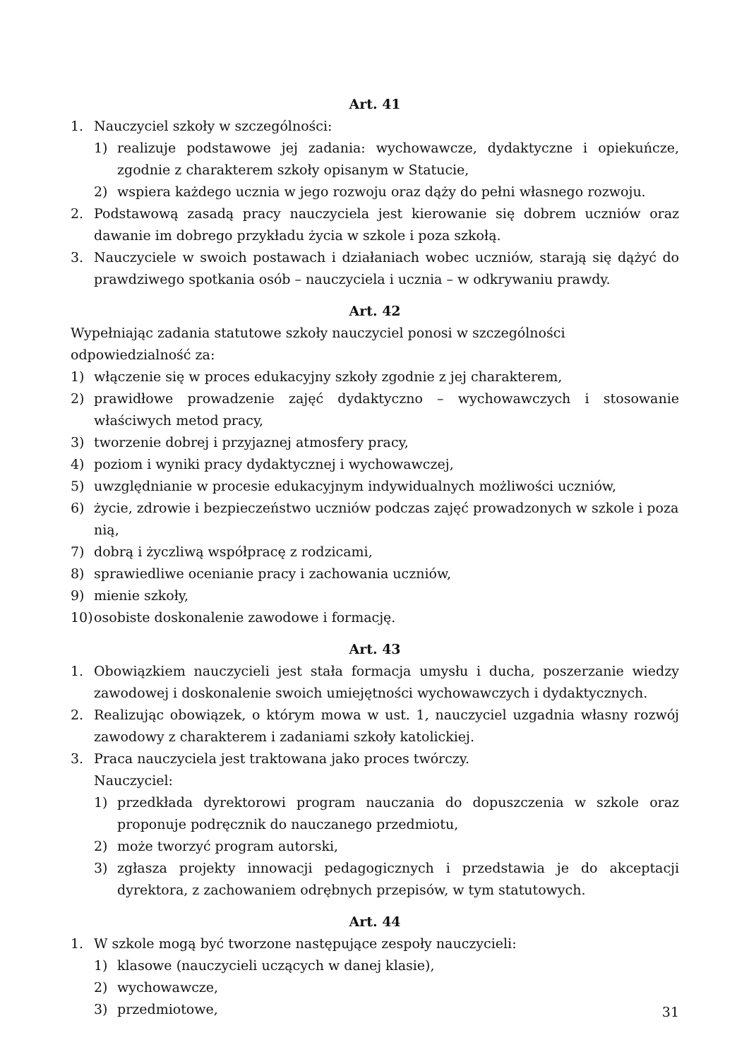Art. 41
1. Nauczyciel szkoły w szczególności:
1) realizuje podstawowe jej zadania: wychowawcze, dydaktyczne i opiekuńcze, zgodnie z charakterem szkoły opisanym w Statucie,
2) wspiera każdego ucznia w jego rozwoju oraz dąży do pełni własnego rozwoju.
2. Podstawową zasadą pracy nauczyciela jest kierowanie się dobrem uczniów oraz dawanie im dobrego przykładu życia w szkole i poza szkołą.
3. Nauczyciele w swoich postawach i działaniach wobec uczniów, starają się dążyć do prawdziwego spotkania osób – nauczyciela i ucznia – w odkrywaniu prawdy.
Art. 42
Wypełniając zadania statutowe szkoły nauczyciel ponosi w szczególności odpowiedzialność za:
1) włączenie się w proces edukacyjny szkoły zgodnie z jej charakterem,
2) prawidłowe prowadzenie zajęć dydaktyczno – wychowawczych i stosowanie właściwych metod pracy,
3) tworzenie dobrej i przyjaznej atmosfery pracy,
4) poziom i wyniki pracy dydaktycznej i wychowawczej,
5) uwzględnianie w procesie edukacyjnym indywidualnych możliwości uczniów,
6) życie, zdrowie i bezpieczeństwo uczniów podczas zajęć prowadzonych w szkole i poza nią,
7) dobrą i życzliwą współpracę z rodzicami,
8) sprawiedliwe ocenianie pracy i zachowania uczniów,
9) mienie szkoły,
10) osobiste doskonalenie zawodowe i formację.
Art. 43
1. Obowiązkiem nauczycieli jest stała formacja umysłu i ducha, poszerzanie wiedzy zawodowej i doskonalenie swoich umiejętności wychowawczych i dydaktycznych.
2. Realizując obowiązek, o którym mowa w ust. 1, nauczyciel uzgadnia własny rozwój zawodowy z charakterem i zadaniami szkoły katolickiej.
3. Praca nauczyciela jest traktowana jako proces twórczy.
Nauczyciel:
1) przedkłada dyrektorowi program nauczania do dopuszczenia w szkole oraz proponuje podręcznik do nauczanego przedmiotu,
2) może tworzyć program autorski,
3) zgłasza projekty innowacji pedagogicznych i przedstawia je do akceptacji dyrektora, z zachowaniem odrębnych przepisów, w tym statutowych.
Art. 44
1. W szkole mogą być tworzone następujące zespoły nauczycieli:
1) klasowe (nauczycieli uczących w danej klasie),
2) wychowawcze,
3) przedmiotowe,
31